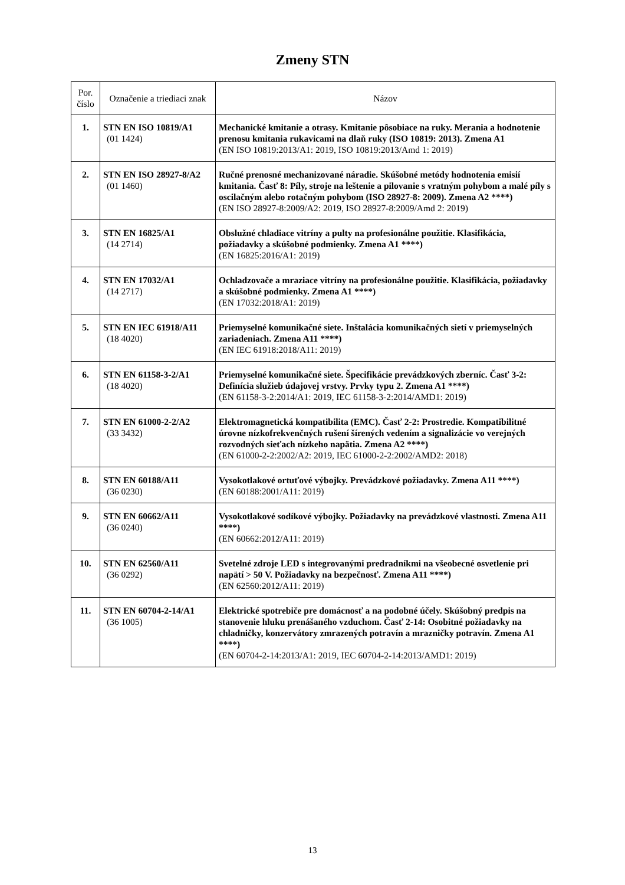Zmeny STN
| Por. číslo | Označenie a triediaci znak | Názov |
| --- | --- | --- |
| 1. | STN EN ISO 10819/A1 (01 1424) | Mechanické kmitanie a otrasy. Kmitanie pôsobiace na ruky. Merania a hodnotenie prenosu kmitania rukavicami na dlaň ruky (ISO 10819: 2013). Zmena A1 (EN ISO 10819:2013/A1: 2019, ISO 10819:2013/Amd 1: 2019) |
| 2. | STN EN ISO 28927-8/A2 (01 1460) | Ručné prenosné mechanizované náradie. Skúšobné metódy hodnotenia emisií kmitania. Časť 8: Píly, stroje na leštenie a pilovanie s vratným pohybom a malé píly s oscilačným alebo rotačným pohybom (ISO 28927-8: 2009). Zmena A2 ****) (EN ISO 28927-8:2009/A2: 2019, ISO 28927-8:2009/Amd 2: 2019) |
| 3. | STN EN 16825/A1 (14 2714) | Obslužné chladiace vitríny a pulty na profesionálne použitie. Klasifikácia, požiadavky a skúšobné podmienky. Zmena A1 ****) (EN 16825:2016/A1: 2019) |
| 4. | STN EN 17032/A1 (14 2717) | Ochladzovače a mraziace vitríny na profesionálne použitie. Klasifikácia, požiadavky a skúšobné podmienky. Zmena A1 ****) (EN 17032:2018/A1: 2019) |
| 5. | STN EN IEC 61918/A11 (18 4020) | Priemyselné komunikačné siete. Inštalácia komunikačných sietí v priemyselných zariadeniach. Zmena A11 ****) (EN IEC 61918:2018/A11: 2019) |
| 6. | STN EN 61158-3-2/A1 (18 4020) | Priemyselné komunikačné siete. Špecifikácie prevádzkových zberníc. Časť 3-2: Definícia služieb údajovej vrstvy. Prvky typu 2. Zmena A1 ****) (EN 61158-3-2:2014/A1: 2019, IEC 61158-3-2:2014/AMD1: 2019) |
| 7. | STN EN 61000-2-2/A2 (33 3432) | Elektromagnetická kompatibilita (EMC). Časť 2-2: Prostredie. Kompatibilitné úrovne nízkofrekvenčných rušení šírených vedením a signalizácie vo verejných rozvodných sieťach nízkeho napätia. Zmena A2 ****) (EN 61000-2-2:2002/A2: 2019, IEC 61000-2-2:2002/AMD2: 2018) |
| 8. | STN EN 60188/A11 (36 0230) | Vysokotlakové ortuťové výbojky. Prevádzkové požiadavky. Zmena A11 ****) (EN 60188:2001/A11: 2019) |
| 9. | STN EN 60662/A11 (36 0240) | Vysokotlakové sodíkové výbojky. Požiadavky na prevádzkové vlastnosti. Zmena A11 ****) (EN 60662:2012/A11: 2019) |
| 10. | STN EN 62560/A11 (36 0292) | Svetelné zdroje LED s integrovanými predradníkmi na všeobecné osvetlenie pri napätí > 50 V. Požiadavky na bezpečnosť. Zmena A11 ****) (EN 62560:2012/A11: 2019) |
| 11. | STN EN 60704-2-14/A1 (36 1005) | Elektrické spotrebiče pre domácnosť a na podobné účely. Skúšobný predpis na stanovenie hluku prenášaného vzduchom. Časť 2-14: Osobitné požiadavky na chladničky, konzervátory zmrazených potravín a mrazničky potravín. Zmena A1 ****) (EN 60704-2-14:2013/A1: 2019, IEC 60704-2-14:2013/AMD1: 2019) |
13